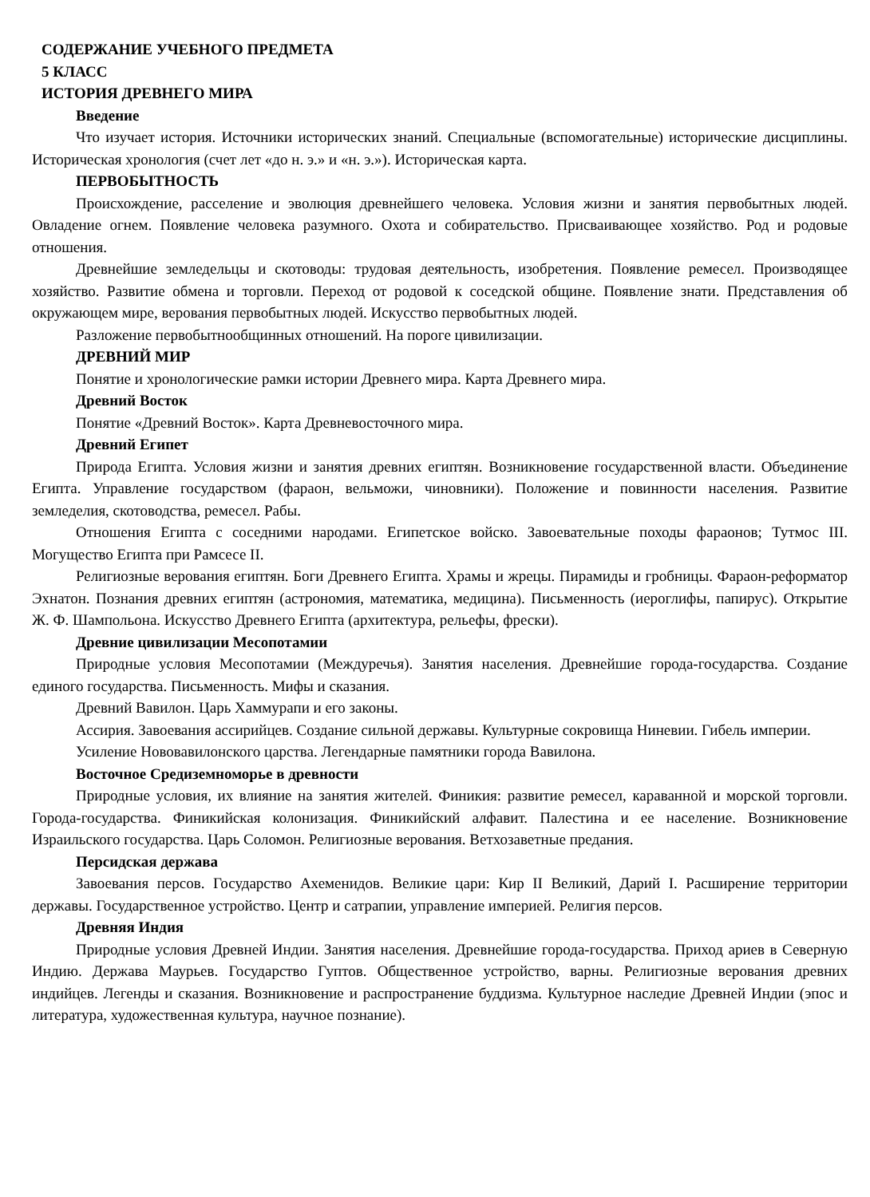СОДЕРЖАНИЕ УЧЕБНОГО ПРЕДМЕТА
5 КЛАСС
ИСТОРИЯ ДРЕВНЕГО МИРА
Введение
Что изучает история. Источники исторических знаний. Специальные (вспомогательные) исторические дисциплины. Историческая хронология (счет лет «до н. э.» и «н. э.»). Историческая карта.
ПЕРВОБЫТНОСТЬ
Происхождение, расселение и эволюция древнейшего человека. Условия жизни и занятия первобытных людей. Овладение огнем. Появление человека разумного. Охота и собирательство. Присваивающее хозяйство. Род и родовые отношения.
Древнейшие земледельцы и скотоводы: трудовая деятельность, изобретения. Появление ремесел. Производящее хозяйство. Развитие обмена и торговли. Переход от родовой к соседской общине. Появление знати. Представления об окружающем мире, верования первобытных людей. Искусство первобытных людей.
Разложение первобытнообщинных отношений. На пороге цивилизации.
ДРЕВНИЙ МИР
Понятие и хронологические рамки истории Древнего мира. Карта Древнего мира.
Древний Восток
Понятие «Древний Восток». Карта Древневосточного мира.
Древний Египет
Природа Египта. Условия жизни и занятия древних египтян. Возникновение государственной власти. Объединение Египта. Управление государством (фараон, вельможи, чиновники). Положение и повинности населения. Развитие земледелия, скотоводства, ремесел. Рабы.
Отношения Египта с соседними народами. Египетское войско. Завоевательные походы фараонов; Тутмос III. Могущество Египта при Рамсесе II.
Религиозные верования египтян. Боги Древнего Египта. Храмы и жрецы. Пирамиды и гробницы. Фараон-реформатор Эхнатон. Познания древних египтян (астрономия, математика, медицина). Письменность (иероглифы, папирус). Открытие Ж. Ф. Шампольона. Искусство Древнего Египта (архитектура, рельефы, фрески).
Древние цивилизации Месопотамии
Природные условия Месопотамии (Междуречья). Занятия населения. Древнейшие города-государства. Создание единого государства. Письменность. Мифы и сказания.
Древний Вавилон. Царь Хаммурапи и его законы.
Ассирия. Завоевания ассирийцев. Создание сильной державы. Культурные сокровища Ниневии. Гибель империи.
Усиление Нововавилонского царства. Легендарные памятники города Вавилона.
Восточное Средиземноморье в древности
Природные условия, их влияние на занятия жителей. Финикия: развитие ремесел, караванной и морской торговли. Города-государства. Финикийская колонизация. Финикийский алфавит. Палестина и ее население. Возникновение Израильского государства. Царь Соломон. Религиозные верования. Ветхозаветные предания.
Персидская держава
Завоевания персов. Государство Ахеменидов. Великие цари: Кир II Великий, Дарий I. Расширение территории державы. Государственное устройство. Центр и сатрапии, управление империей. Религия персов.
Древняя Индия
Природные условия Древней Индии. Занятия населения. Древнейшие города-государства. Приход ариев в Северную Индию. Держава Маурьев. Государство Гуптов. Общественное устройство, варны. Религиозные верования древних индийцев. Легенды и сказания. Возникновение и распространение буддизма. Культурное наследие Древней Индии (эпос и литература, художественная культура, научное познание).